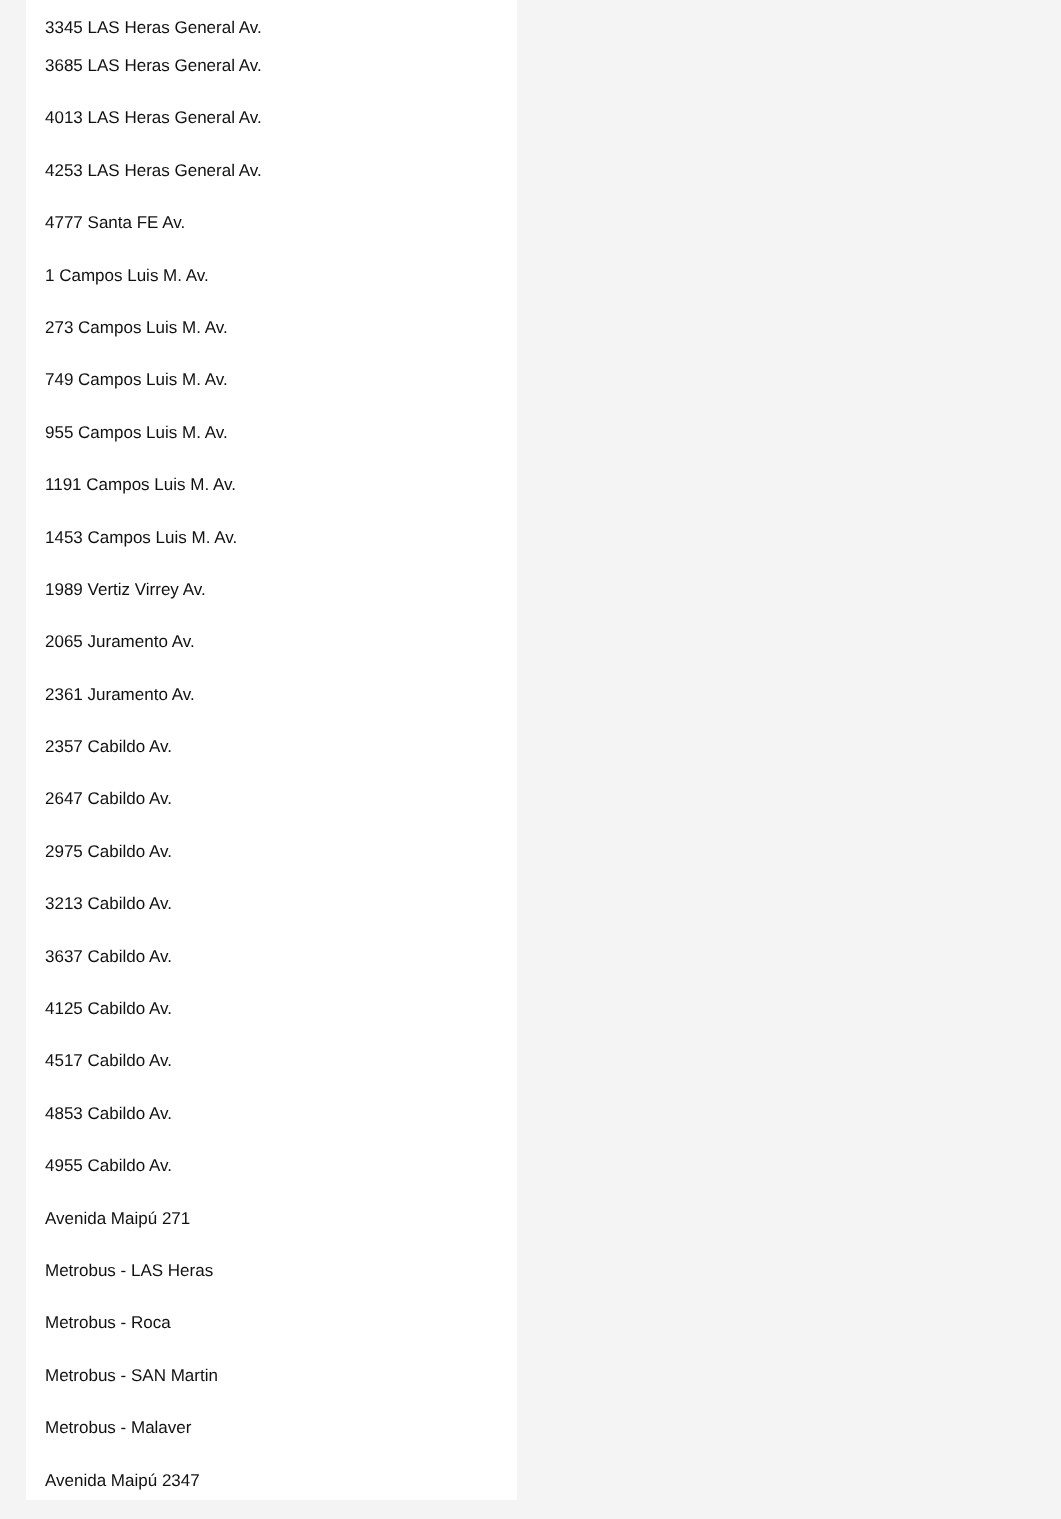3345 LAS Heras General Av.
3685 LAS Heras General Av.
4013 LAS Heras General Av.
4253 LAS Heras General Av.
4777 Santa FE Av.
1 Campos Luis M. Av.
273 Campos Luis M. Av.
749 Campos Luis M. Av.
955 Campos Luis M. Av.
1191 Campos Luis M. Av.
1453 Campos Luis M. Av.
1989 Vertiz Virrey Av.
2065 Juramento Av.
2361 Juramento Av.
2357 Cabildo Av.
2647 Cabildo Av.
2975 Cabildo Av.
3213 Cabildo Av.
3637 Cabildo Av.
4125 Cabildo Av.
4517 Cabildo Av.
4853 Cabildo Av.
4955 Cabildo Av.
Avenida Maipú 271
Metrobus - LAS Heras
Metrobus - Roca
Metrobus - SAN Martin
Metrobus - Malaver
Avenida Maipú 2347